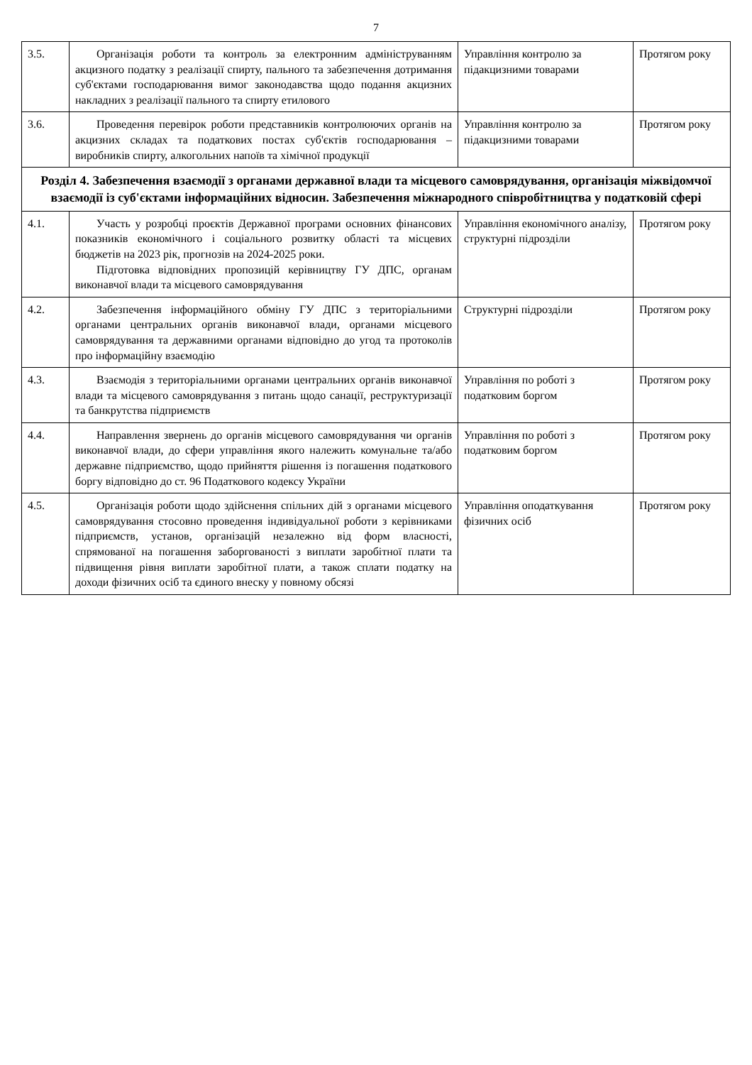7
| 3.5. | Організація роботи та контроль за електронним адмініструванням акцизного податку з реалізації спирту, пального та забезпечення дотримання суб'єктами господарювання вимог законодавства щодо подання акцизних накладних з реалізації пального та спирту етилового | Управління контролю за підакцизними товарами | Протягом року |
| 3.6. | Проведення перевірок роботи представників контролюючих органів на акцизних складах та податкових постах суб'єктів господарювання – виробників спирту, алкогольних напоїв та хімічної продукції | Управління контролю за підакцизними товарами | Протягом року |
| Розділ 4. Забезпечення взаємодії з органами державної влади та місцевого самоврядування, організація міжвідомчої взаємодії із суб'єктами інформаційних відносин. Забезпечення міжнародного співробітництва у податковій сфері | | | |
| 4.1. | Участь у розробці проєктів Державної програми основних фінансових показників економічного і соціального розвитку області та місцевих бюджетів на 2023 рік, прогнозів на 2024-2025 роки. Підготовка відповідних пропозицій керівництву ГУ ДПС, органам виконавчої влади та місцевого самоврядування | Управління економічного аналізу, структурні підрозділи | Протягом року |
| 4.2. | Забезпечення інформаційного обміну ГУ ДПС з територіальними органами центральних органів виконавчої влади, органами місцевого самоврядування та державними органами відповідно до угод та протоколів про інформаційну взаємодію | Структурні підрозділи | Протягом року |
| 4.3. | Взаємодія з територіальними органами центральних органів виконавчої влади та місцевого самоврядування з питань щодо санації, реструктуризації та банкрутства підприємств | Управління по роботі з податковим боргом | Протягом року |
| 4.4. | Направлення звернень до органів місцевого самоврядування чи органів виконавчої влади, до сфери управління якого належить комунальне та/або державне підприємство, щодо прийняття рішення із погашення податкового боргу відповідно до ст. 96 Податкового кодексу України | Управління по роботі з податковим боргом | Протягом року |
| 4.5. | Організація роботи щодо здійснення спільних дій з органами місцевого самоврядування стосовно проведення індивідуальної роботи з керівниками підприємств, установ, організацій незалежно від форм власності, спрямованої на погашення заборгованості з виплати заробітної плати та підвищення рівня виплати заробітної плати, а також сплати податку на доходи фізичних осіб та єдиного внеску у повному обсязі | Управління оподаткування фізичних осіб | Протягом року |